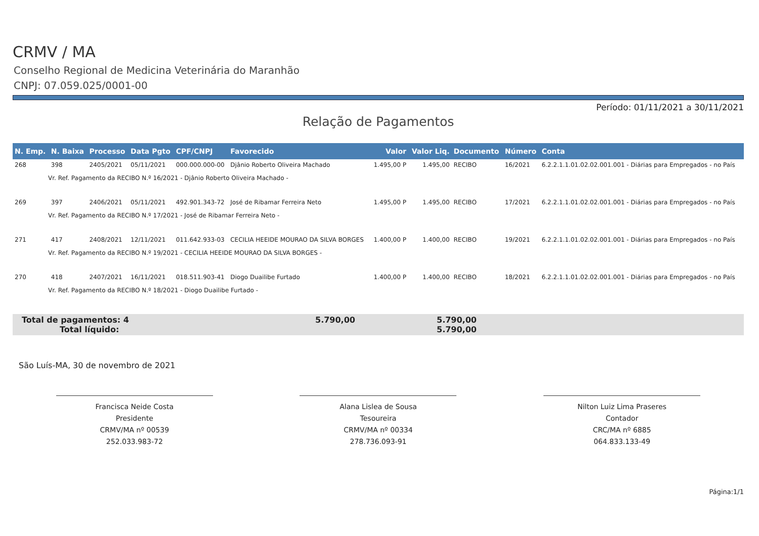CRMV / MA
Conselho Regional de Medicina Veterinária do Maranhão
CNPJ: 07.059.025/0001-00
Período: 01/11/2021 a 30/11/2021
Relação de Pagamentos
| N. Emp. | N. Baixa | Processo | Data Pgto | CPF/CNPJ | Favorecido | Valor | Valor Liq. | Documento | Número | Conta |
| --- | --- | --- | --- | --- | --- | --- | --- | --- | --- | --- |
| 268 | 398 | 2405/2021 | 05/11/2021 | 000.000.000-00 | Djânio Roberto Oliveira Machado | 1.495,00 P | 1.495,00 | RECIBO | 16/2021 | 6.2.2.1.1.01.02.02.001.001 - Diárias para Empregados - no País |
| Vr. Ref. Pagamento da RECIBO N.º 16/2021 - Djânio Roberto Oliveira Machado - | | | | | | | | | | |
| 269 | 397 | 2406/2021 | 05/11/2021 | 492.901.343-72 | José de Ribamar Ferreira Neto | 1.495,00 P | 1.495,00 | RECIBO | 17/2021 | 6.2.2.1.1.01.02.02.001.001 - Diárias para Empregados - no País |
| Vr. Ref. Pagamento da RECIBO N.º 17/2021 - José de Ribamar Ferreira Neto - | | | | | | | | | | |
| 271 | 417 | 2408/2021 | 12/11/2021 | 011.642.933-03 | CECILIA HEEIDE MOURAO DA SILVA BORGES | 1.400,00 P | 1.400,00 | RECIBO | 19/2021 | 6.2.2.1.1.01.02.02.001.001 - Diárias para Empregados - no País |
| Vr. Ref. Pagamento da RECIBO N.º 19/2021 - CECILIA HEEIDE MOURAO DA SILVA BORGES - | | | | | | | | | | |
| 270 | 418 | 2407/2021 | 16/11/2021 | 018.511.903-41 | Diogo Duailibe Furtado | 1.400,00 P | 1.400,00 | RECIBO | 18/2021 | 6.2.2.1.1.01.02.02.001.001 - Diárias para Empregados - no País |
| Vr. Ref. Pagamento da RECIBO N.º 18/2021 - Diogo Duailibe Furtado - | | | | | | | | | | |
Total de pagamentos: 4 5.790,00 5.790,00
Total líquido: 5.790,00
São Luís-MA, 30 de novembro de 2021
Francisca Neide Costa
Presidente
CRMV/MA nº 00539
252.033.983-72
Alana Lislea de Sousa
Tesoureira
CRMV/MA nº 00334
278.736.093-91
Nilton Luiz Lima Praseres
Contador
CRC/MA nº 6885
064.833.133-49
Página:1/1